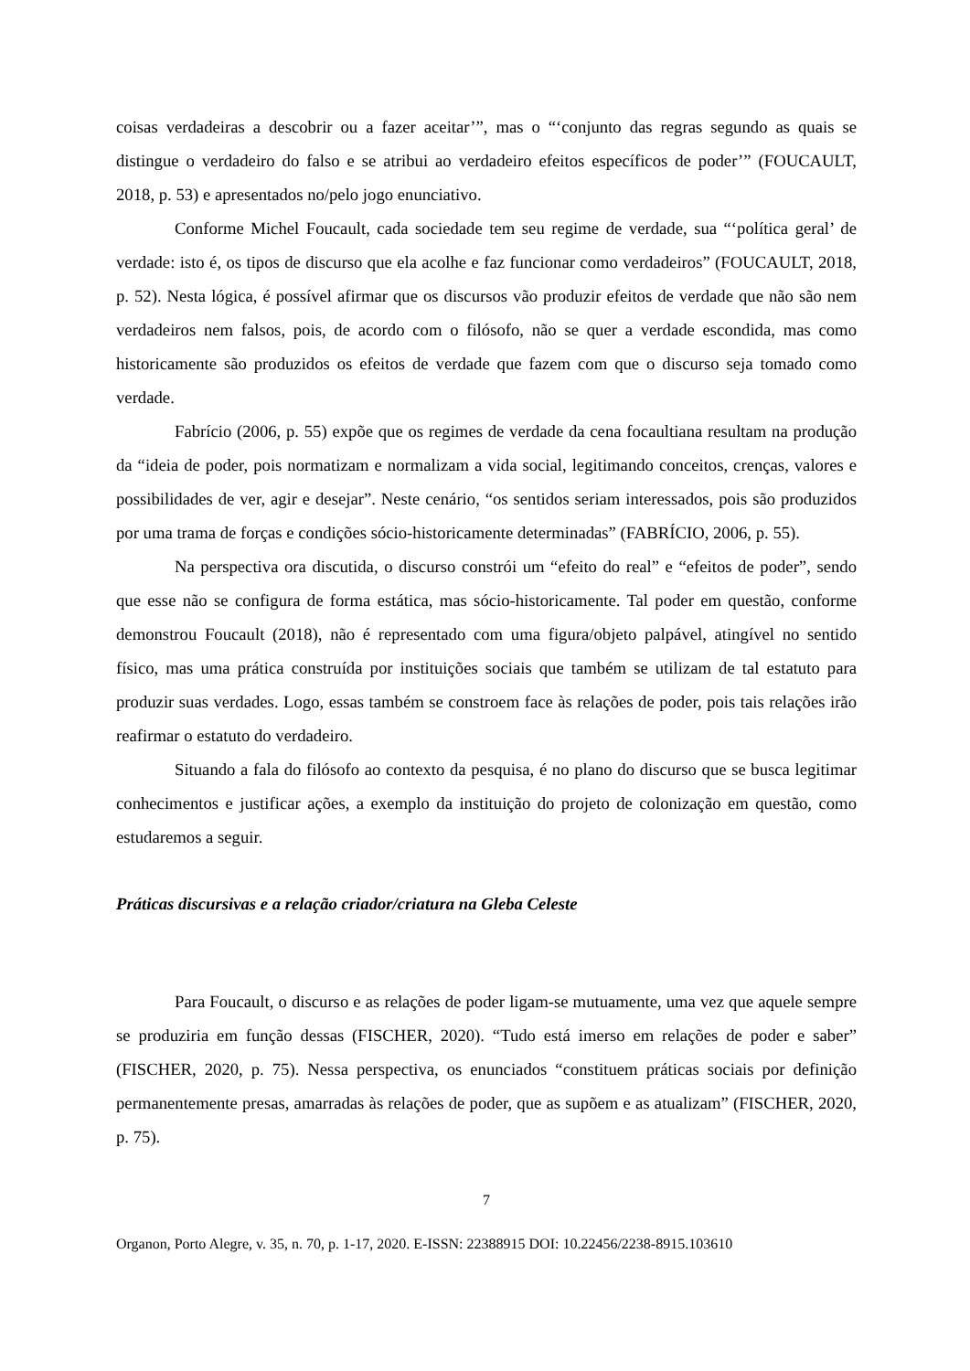coisas verdadeiras a descobrir ou a fazer aceitar’”, mas o “‘conjunto das regras segundo as quais se distingue o verdadeiro do falso e se atribui ao verdadeiro efeitos específicos de poder’” (FOUCAULT, 2018, p. 53) e apresentados no/pelo jogo enunciativo.
Conforme Michel Foucault, cada sociedade tem seu regime de verdade, sua “‘política geral’ de verdade: isto é, os tipos de discurso que ela acolhe e faz funcionar como verdadeiros” (FOUCAULT, 2018, p. 52). Nesta lógica, é possível afirmar que os discursos vão produzir efeitos de verdade que não são nem verdadeiros nem falsos, pois, de acordo com o filósofo, não se quer a verdade escondida, mas como historicamente são produzidos os efeitos de verdade que fazem com que o discurso seja tomado como verdade.
Fabrício (2006, p. 55) expõe que os regimes de verdade da cena focaultiana resultam na produção da “ideia de poder, pois normatizam e normalizam a vida social, legitimando conceitos, crenças, valores e possibilidades de ver, agir e desejar”. Neste cenário, “os sentidos seriam interessados, pois são produzidos por uma trama de forças e condições sócio-historicamente determinadas” (FABRÍCIO, 2006, p. 55).
Na perspectiva ora discutida, o discurso constrói um “efeito do real” e “efeitos de poder”, sendo que esse não se configura de forma estática, mas sócio-historicamente. Tal poder em questão, conforme demonstrou Foucault (2018), não é representado com uma figura/objeto palpável, atingível no sentido físico, mas uma prática construída por instituições sociais que também se utilizam de tal estatuto para produzir suas verdades. Logo, essas também se constroem face às relações de poder, pois tais relações irão reafirmar o estatuto do verdadeiro.
Situando a fala do filósofo ao contexto da pesquisa, é no plano do discurso que se busca legitimar conhecimentos e justificar ações, a exemplo da instituição do projeto de colonização em questão, como estudaremos a seguir.
Práticas discursivas e a relação criador/criatura na Gleba Celeste
Para Foucault, o discurso e as relações de poder ligam-se mutuamente, uma vez que aquele sempre se produziria em função dessas (FISCHER, 2020). “Tudo está imerso em relações de poder e saber” (FISCHER, 2020, p. 75). Nessa perspectiva, os enunciados “constituem práticas sociais por definição permanentemente presas, amarradas às relações de poder, que as supõem e as atualizam” (FISCHER, 2020, p. 75).
7
Organon, Porto Alegre, v. 35, n. 70, p. 1-17, 2020. E-ISSN: 22388915 DOI: 10.22456/2238-8915.103610